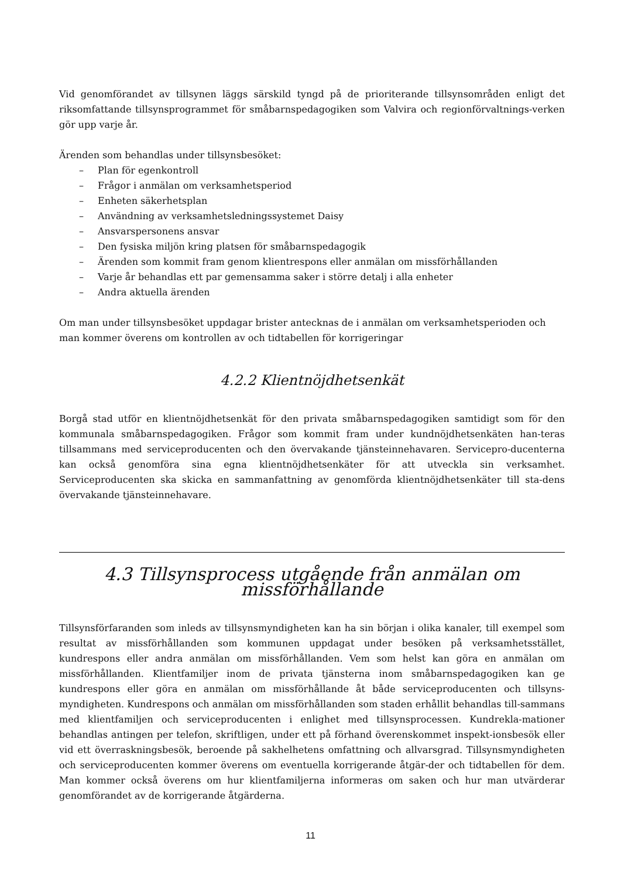Vid genomförandet av tillsynen läggs särskild tyngd på de prioriterande tillsynsområden enligt det riksomfattande tillsynsprogrammet för småbarnspedagogiken som Valvira och regionförvaltnings-verken gör upp varje år.
Ärenden som behandlas under tillsynsbesöket:
– Plan för egenkontroll
– Frågor i anmälan om verksamhetsperiod
– Enheten säkerhetsplan
– Användning av verksamhetsledningssystemet Daisy
– Ansvarspersonens ansvar
– Den fysiska miljön kring platsen för småbarnspedagogik
– Ärenden som kommit fram genom klientrespons eller anmälan om missförhållanden
– Varje år behandlas ett par gemensamma saker i större detalj i alla enheter
– Andra aktuella ärenden
Om man under tillsynsbesöket uppdagar brister antecknas de i anmälan om verksamhetsperioden och man kommer överens om kontrollen av och tidtabellen för korrigeringar
4.2.2 Klientnöjdhetsenkät
Borgå stad utför en klientnöjdhetsenkät för den privata småbarnspedagogiken samtidigt som för den kommunala småbarnspedagogiken. Frågor som kommit fram under kundnöjdhetsenkäten han-teras tillsammans med serviceproducenten och den övervakande tjänsteinnehavaren. Servicepro-ducenterna kan också genomföra sina egna klientnöjdhetsenkäter för att utveckla sin verksamhet. Serviceproducenten ska skicka en sammanfattning av genomförda klientnöjdhetsenkäter till sta-dens övervakande tjänsteinnehavare.
4.3 Tillsynsprocess utgående från anmälan om missförhållande
Tillsynsförfaranden som inleds av tillsynsmyndigheten kan ha sin början i olika kanaler, till exempel som resultat av missförhållanden som kommunen uppdagat under besöken på verksamhetsstället, kundrespons eller andra anmälan om missförhållanden. Vem som helst kan göra en anmälan om missförhållanden. Klientfamiljer inom de privata tjänsterna inom småbarnspedagogiken kan ge kundrespons eller göra en anmälan om missförhållande åt både serviceproducenten och tillsyns-myndigheten. Kundrespons och anmälan om missförhållanden som staden erhållit behandlas till-sammans med klientfamiljen och serviceproducenten i enlighet med tillsynsprocessen. Kundrekla-mationer behandlas antingen per telefon, skriftligen, under ett på förhand överenskommet inspekt-ionsbesök eller vid ett överraskningsbesök, beroende på sakhelhetens omfattning och allvarsgrad. Tillsynsmyndigheten och serviceproducenten kommer överens om eventuella korrigerande åtgär-der och tidtabellen för dem. Man kommer också överens om hur klientfamiljerna informeras om saken och hur man utvärderar genomförandet av de korrigerande åtgärderna.
11